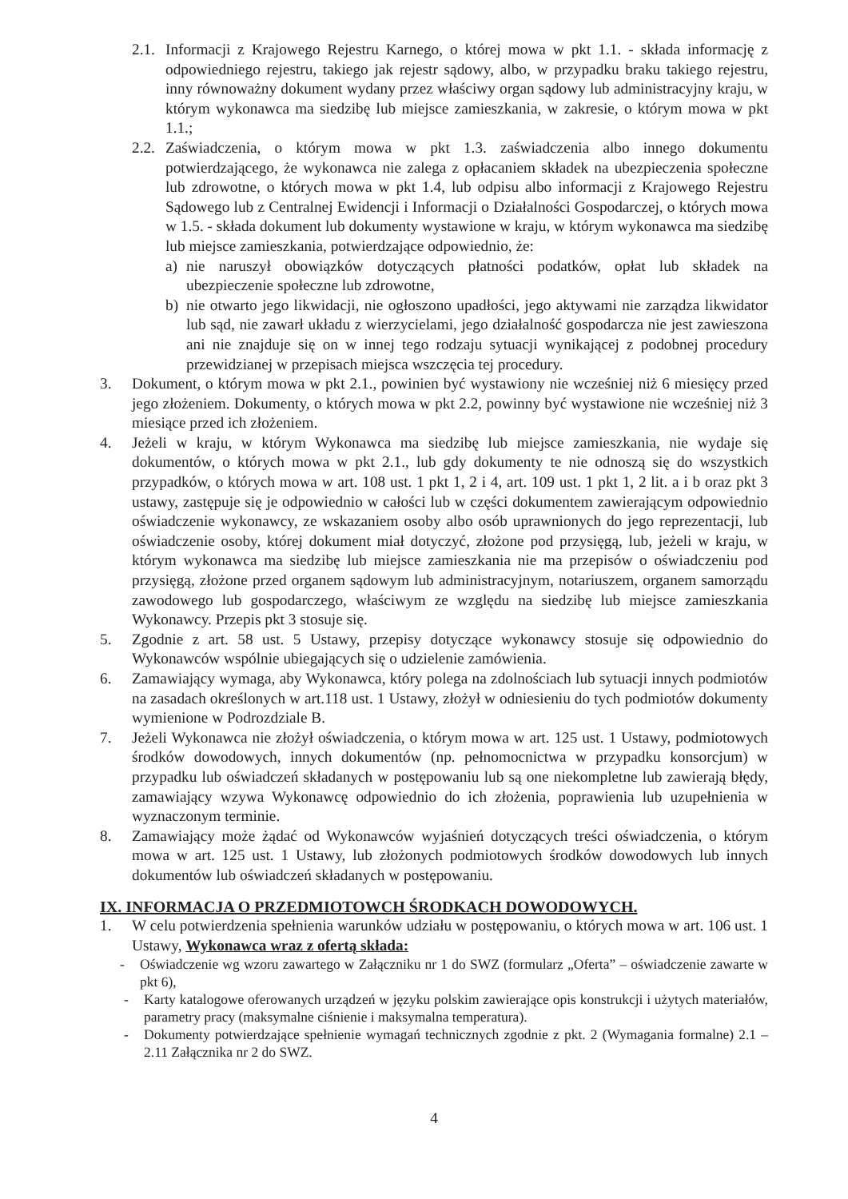2.1. Informacji z Krajowego Rejestru Karnego, o której mowa w pkt 1.1. - składa informację z odpowiedniego rejestru, takiego jak rejestr sądowy, albo, w przypadku braku takiego rejestru, inny równoważny dokument wydany przez właściwy organ sądowy lub administracyjny kraju, w którym wykonawca ma siedzibę lub miejsce zamieszkania, w zakresie, o którym mowa w pkt 1.1.;
2.2. Zaświadczenia, o którym mowa w pkt 1.3. zaświadczenia albo innego dokumentu potwierdzającego, że wykonawca nie zalega z opłacaniem składek na ubezpieczenia społeczne lub zdrowotne, o których mowa w pkt 1.4, lub odpisu albo informacji z Krajowego Rejestru Sądowego lub z Centralnej Ewidencji i Informacji o Działalności Gospodarczej, o których mowa w 1.5. - składa dokument lub dokumenty wystawione w kraju, w którym wykonawca ma siedzibę lub miejsce zamieszkania, potwierdzające odpowiednio, że:
a) nie naruszył obowiązków dotyczących płatności podatków, opłat lub składek na ubezpieczenie społeczne lub zdrowotne,
b) nie otwarto jego likwidacji, nie ogłoszono upadłości, jego aktywami nie zarządza likwidator lub sąd, nie zawarł układu z wierzycielami, jego działalność gospodarcza nie jest zawieszona ani nie znajduje się on w innej tego rodzaju sytuacji wynikającej z podobnej procedury przewidzianej w przepisach miejsca wszczęcia tej procedury.
3. Dokument, o którym mowa w pkt 2.1., powinien być wystawiony nie wcześniej niż 6 miesięcy przed jego złożeniem. Dokumenty, o których mowa w pkt 2.2, powinny być wystawione nie wcześniej niż 3 miesiące przed ich złożeniem.
4. Jeżeli w kraju, w którym Wykonawca ma siedzibę lub miejsce zamieszkania, nie wydaje się dokumentów, o których mowa w pkt 2.1., lub gdy dokumenty te nie odnoszą się do wszystkich przypadków, o których mowa w art. 108 ust. 1 pkt 1, 2 i 4, art. 109 ust. 1 pkt 1, 2 lit. a i b oraz pkt 3 ustawy, zastępuje się je odpowiednio w całości lub w części dokumentem zawierającym odpowiednio oświadczenie wykonawcy, ze wskazaniem osoby albo osób uprawnionych do jego reprezentacji, lub oświadczenie osoby, której dokument miał dotyczyć, złożone pod przysięgą, lub, jeżeli w kraju, w którym wykonawca ma siedzibę lub miejsce zamieszkania nie ma przepisów o oświadczeniu pod przysięgą, złożone przed organem sądowym lub administracyjnym, notariuszem, organem samorządu zawodowego lub gospodarczego, właściwym ze względu na siedzibę lub miejsce zamieszkania Wykonawcy. Przepis pkt 3 stosuje się.
5. Zgodnie z art. 58 ust. 5 Ustawy, przepisy dotyczące wykonawcy stosuje się odpowiednio do Wykonawców wspólnie ubiegających się o udzielenie zamówienia.
6. Zamawiający wymaga, aby Wykonawca, który polega na zdolnościach lub sytuacji innych podmiotów na zasadach określonych w art.118 ust. 1 Ustawy, złożył w odniesieniu do tych podmiotów dokumenty wymienione w Podrozdziale B.
7. Jeżeli Wykonawca nie złożył oświadczenia, o którym mowa w art. 125 ust. 1 Ustawy, podmiotowych środków dowodowych, innych dokumentów (np. pełnomocnictwa w przypadku konsorcjum) w przypadku lub oświadczeń składanych w postępowaniu lub są one niekompletne lub zawierają błędy, zamawiający wzywa Wykonawcę odpowiednio do ich złożenia, poprawienia lub uzupełnienia w wyznaczonym terminie.
8. Zamawiający może żądać od Wykonawców wyjaśnień dotyczących treści oświadczenia, o którym mowa w art. 125 ust. 1 Ustawy, lub złożonych podmiotowych środków dowodowych lub innych dokumentów lub oświadczeń składanych w postępowaniu.
IX. INFORMACJA O PRZEDMIOTOWCH ŚRODKACH DOWODOWYCH.
1. W celu potwierdzenia spełnienia warunków udziału w postępowaniu, o których mowa w art. 106 ust. 1 Ustawy, Wykonawca wraz z ofertą składa:
- Oświadczenie wg wzoru zawartego w Załączniku nr 1 do SWZ (formularz „Oferta” – oświadczenie zawarte w pkt 6),
- Karty katalogowe oferowanych urządzeń w języku polskim zawierające opis konstrukcji i użytych materiałów, parametry pracy (maksymalne ciśnienie i maksymalna temperatura).
- Dokumenty potwierdzające spełnienie wymagań technicznych zgodnie z pkt. 2 (Wymagania formalne) 2.1 –2.11 Załącznika nr 2 do SWZ.
4